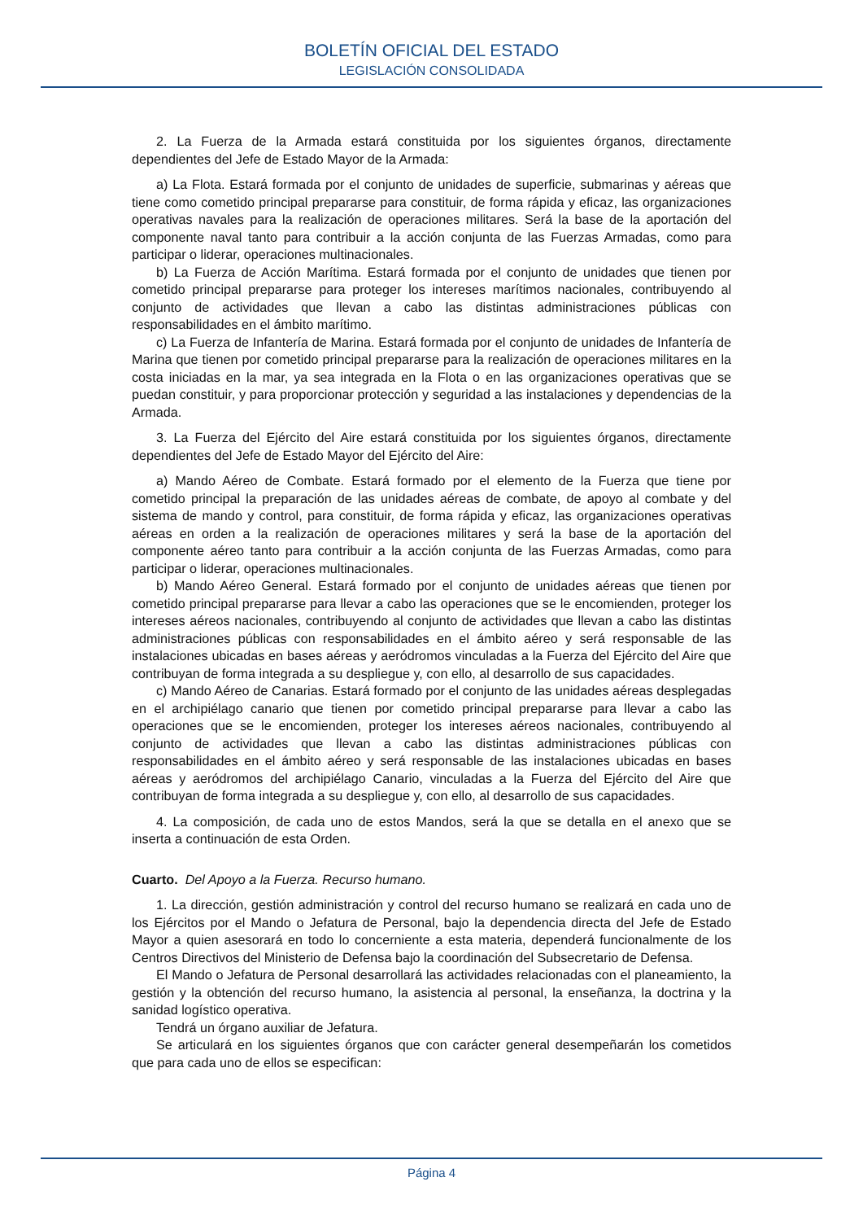BOLETÍN OFICIAL DEL ESTADO
LEGISLACIÓN CONSOLIDADA
2. La Fuerza de la Armada estará constituida por los siguientes órganos, directamente dependientes del Jefe de Estado Mayor de la Armada:
a) La Flota. Estará formada por el conjunto de unidades de superficie, submarinas y aéreas que tiene como cometido principal prepararse para constituir, de forma rápida y eficaz, las organizaciones operativas navales para la realización de operaciones militares. Será la base de la aportación del componente naval tanto para contribuir a la acción conjunta de las Fuerzas Armadas, como para participar o liderar, operaciones multinacionales.
b) La Fuerza de Acción Marítima. Estará formada por el conjunto de unidades que tienen por cometido principal prepararse para proteger los intereses marítimos nacionales, contribuyendo al conjunto de actividades que llevan a cabo las distintas administraciones públicas con responsabilidades en el ámbito marítimo.
c) La Fuerza de Infantería de Marina. Estará formada por el conjunto de unidades de Infantería de Marina que tienen por cometido principal prepararse para la realización de operaciones militares en la costa iniciadas en la mar, ya sea integrada en la Flota o en las organizaciones operativas que se puedan constituir, y para proporcionar protección y seguridad a las instalaciones y dependencias de la Armada.
3. La Fuerza del Ejército del Aire estará constituida por los siguientes órganos, directamente dependientes del Jefe de Estado Mayor del Ejército del Aire:
a) Mando Aéreo de Combate. Estará formado por el elemento de la Fuerza que tiene por cometido principal la preparación de las unidades aéreas de combate, de apoyo al combate y del sistema de mando y control, para constituir, de forma rápida y eficaz, las organizaciones operativas aéreas en orden a la realización de operaciones militares y será la base de la aportación del componente aéreo tanto para contribuir a la acción conjunta de las Fuerzas Armadas, como para participar o liderar, operaciones multinacionales.
b) Mando Aéreo General. Estará formado por el conjunto de unidades aéreas que tienen por cometido principal prepararse para llevar a cabo las operaciones que se le encomienden, proteger los intereses aéreos nacionales, contribuyendo al conjunto de actividades que llevan a cabo las distintas administraciones públicas con responsabilidades en el ámbito aéreo y será responsable de las instalaciones ubicadas en bases aéreas y aeródromos vinculadas a la Fuerza del Ejército del Aire que contribuyan de forma integrada a su despliegue y, con ello, al desarrollo de sus capacidades.
c) Mando Aéreo de Canarias. Estará formado por el conjunto de las unidades aéreas desplegadas en el archipiélago canario que tienen por cometido principal prepararse para llevar a cabo las operaciones que se le encomienden, proteger los intereses aéreos nacionales, contribuyendo al conjunto de actividades que llevan a cabo las distintas administraciones públicas con responsabilidades en el ámbito aéreo y será responsable de las instalaciones ubicadas en bases aéreas y aeródromos del archipiélago Canario, vinculadas a la Fuerza del Ejército del Aire que contribuyan de forma integrada a su despliegue y, con ello, al desarrollo de sus capacidades.
4. La composición, de cada uno de estos Mandos, será la que se detalla en el anexo que se inserta a continuación de esta Orden.
Cuarto. Del Apoyo a la Fuerza. Recurso humano.
1. La dirección, gestión administración y control del recurso humano se realizará en cada uno de los Ejércitos por el Mando o Jefatura de Personal, bajo la dependencia directa del Jefe de Estado Mayor a quien asesorará en todo lo concerniente a esta materia, dependerá funcionalmente de los Centros Directivos del Ministerio de Defensa bajo la coordinación del Subsecretario de Defensa.
El Mando o Jefatura de Personal desarrollará las actividades relacionadas con el planeamiento, la gestión y la obtención del recurso humano, la asistencia al personal, la enseñanza, la doctrina y la sanidad logístico operativa.
Tendrá un órgano auxiliar de Jefatura.
Se articulará en los siguientes órganos que con carácter general desempeñarán los cometidos que para cada uno de ellos se especifican:
Página 4